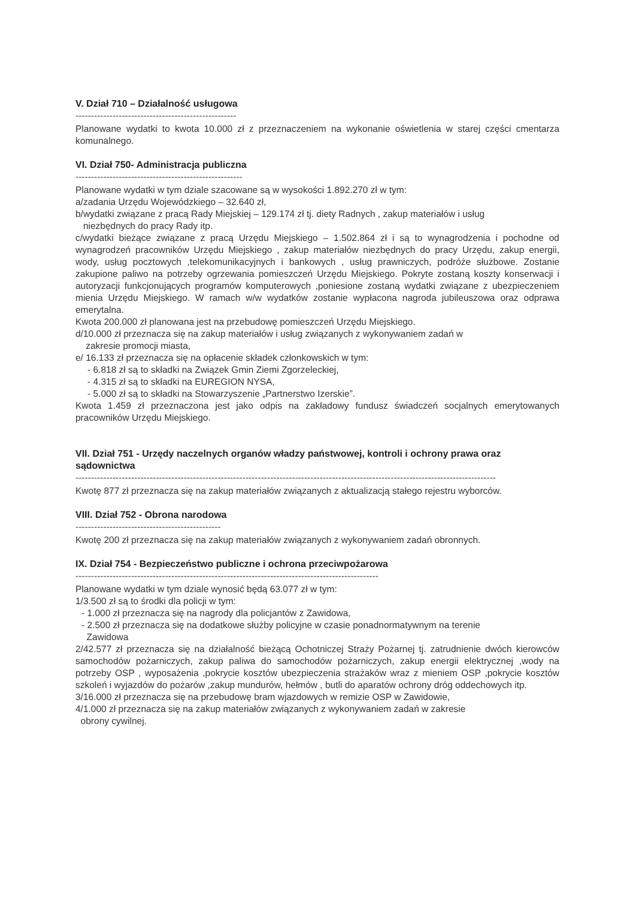V. Dział 710 – Działalność usługowa
----------------------------------------------------
Planowane wydatki to kwota 10.000 zł z przeznaczeniem na wykonanie oświetlenia w starej części cmentarza komunalnego.
VI. Dział 750- Administracja publiczna
------------------------------------------------------
Planowane wydatki w tym dziale szacowane są w wysokości 1.892.270 zł w tym:
a/zadania Urzędu Wojewódzkiego – 32.640 zł,
b/wydatki związane z pracą Rady Miejskiej – 129.174 zł tj. diety Radnych , zakup materiałów i usług
niezbędnych do pracy Rady itp.
c/wydatki bieżące związane z pracą Urzędu Miejskiego – 1.502.864 zł i są to wynagrodzenia i pochodne od wynagrodzeń pracowników Urzędu Miejskiego , zakup materiałów niezbędnych do pracy Urzędu, zakup energii, wody, usług pocztowych ,telekomunikacyjnych i bankowych , usług prawniczych, podróże służbowe. Zostanie zakupione paliwo na potrzeby ogrzewania pomieszczeń Urzędu Miejskiego. Pokryte zostaną koszty konserwacji i autoryzacji funkcjonujących programów komputerowych ,poniesione zostaną wydatki związane z ubezpieczeniem mienia Urzędu Miejskiego. W ramach w/w wydatków zostanie wypłacona nagroda jubileuszowa oraz odprawa emerytalna.
Kwota 200.000 zł planowana jest na przebudowę pomieszczeń Urzędu Miejskiego.
d/10.000 zł przeznacza się na zakup materiałów i usług związanych z wykonywaniem zadań w
zakresie promocji miasta,
e/ 16.133 zł przeznacza się na opłacenie składek członkowskich w tym:
- 6.818 zł są to składki na Związek Gmin Ziemi Zgorzeleckiej,
- 4.315 zł są to składki na EUREGION NYSA,
- 5.000 zł są to składki na Stowarzyszenie „Partnerstwo Izerskie”.
Kwota 1.459 zł przeznaczona jest jako odpis na zakładowy fundusz świadczeń socjalnych emerytowanych pracowników Urzędu Miejskiego.
VII. Dział 751 - Urzędy naczelnych organów władzy państwowej, kontroli i ochrony prawa oraz sądownictwa
----------------------------------------------------------------------------------------------------------------------------------------
Kwotę 877 zł przeznacza się na zakup materiałów związanych z aktualizacją stałego rejestru wyborców.
VIII. Dział 752 - Obrona narodowa
-----------------------------------------------
Kwotę 200 zł przeznacza się na zakup materiałów związanych z wykonywaniem zadań obronnych.
IX. Dział 754 - Bezpieczeństwo publiczne i ochrona przeciwpożarowa
--------------------------------------------------------------------------------------------------
Planowane wydatki w tym dziale wynosić będą 63.077 zł w tym:
1/3.500 zł są to środki dla policji w tym:
- 1.000 zł przeznacza się na nagrody dla policjantów z Zawidowa,
- 2.500 zł przeznacza się na dodatkowe służby policyjne w czasie ponadnormatywnym na terenie
Zawidowa
2/42.577 zł przeznacza się na działalność bieżącą Ochotniczej Straży Pożarnej tj. zatrudnienie dwóch kierowców samochodów pożarniczych, zakup paliwa do samochodów pożarniczych, zakup energii elektrycznej ,wody na potrzeby OSP , wyposażenia ,pokrycie kosztów ubezpieczenia strażaków wraz z mieniem OSP ,pokrycie kosztów szkoleń i wyjazdów do pożarów ,zakup mundurów, hełmów , butli do aparatów ochrony dróg oddechowych itp.
3/16.000 zł przeznacza się na przebudowę bram wjazdowych w remizie OSP w Zawidowie,
4/1.000 zł przeznacza się na zakup materiałów związanych z wykonywaniem zadań w zakresie
obrony cywilnej.